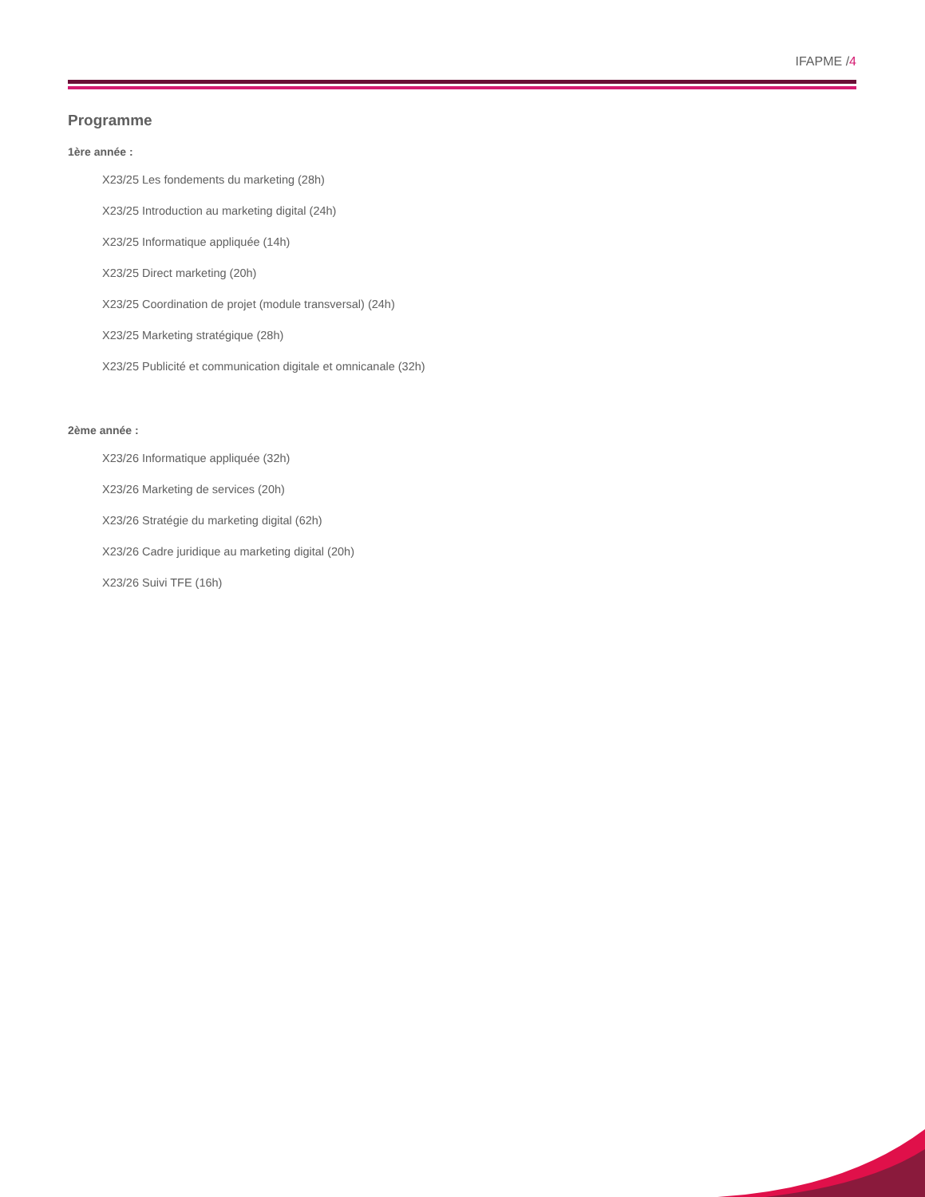IFAPME /4
Programme
1ère année :
X23/25 Les fondements du marketing (28h)
X23/25 Introduction au marketing digital (24h)
X23/25 Informatique appliquée (14h)
X23/25 Direct marketing (20h)
X23/25 Coordination de projet (module transversal) (24h)
X23/25 Marketing stratégique (28h)
X23/25 Publicité et communication digitale et omnicanale (32h)
2ème année :
X23/26 Informatique appliquée (32h)
X23/26 Marketing de services (20h)
X23/26 Stratégie du marketing digital (62h)
X23/26 Cadre juridique au marketing digital (20h)
X23/26 Suivi TFE (16h)